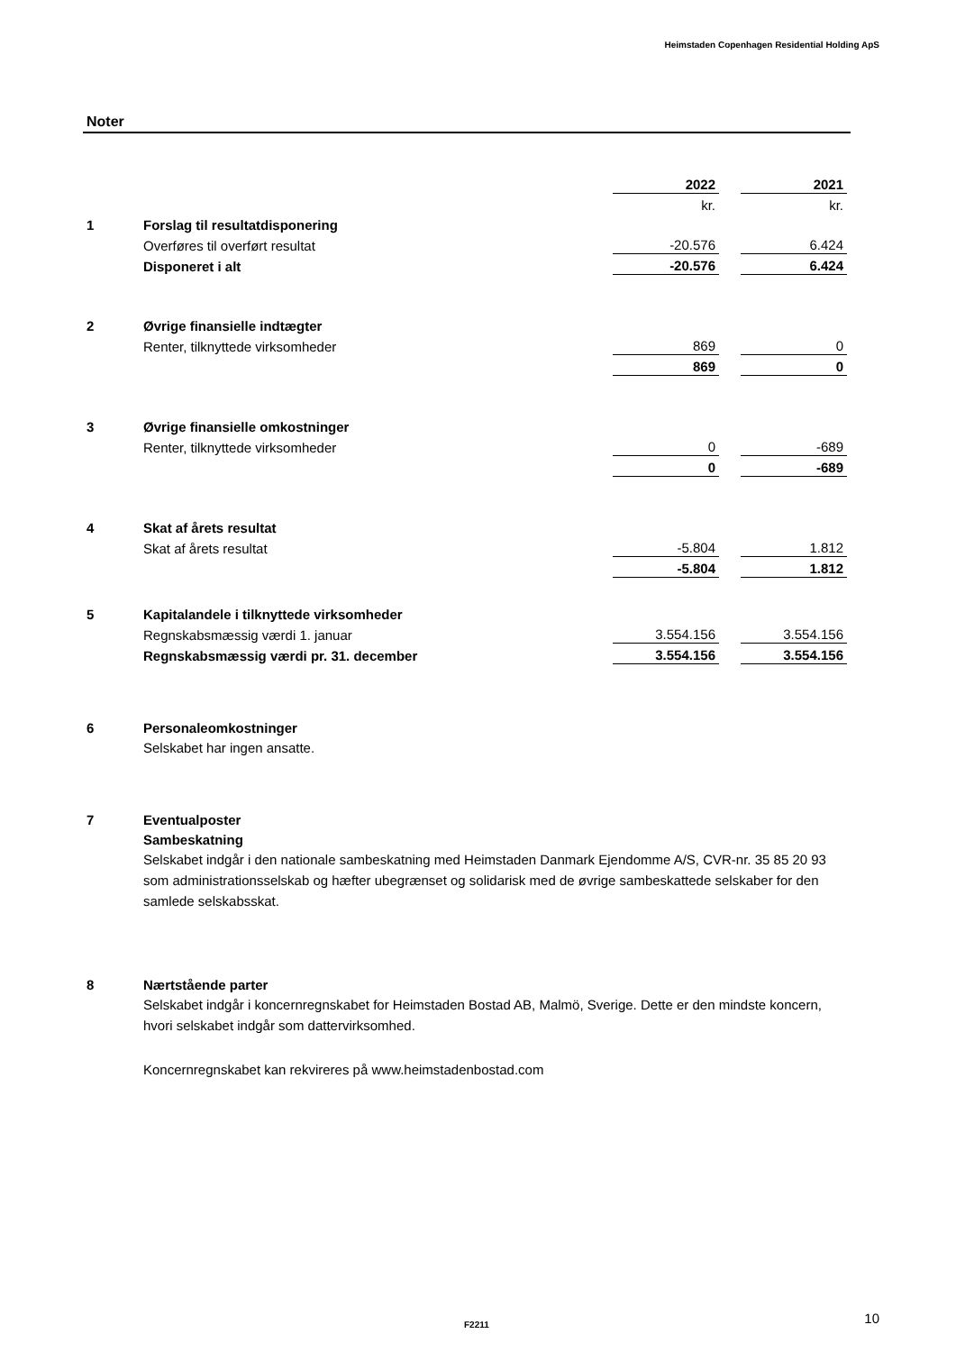Heimstaden Copenhagen Residential Holding ApS
Noter
| | | 2022 | | 2021 |
| | | kr. | | kr. |
| 1 | Forslag til resultatdisponering | | | |
| | Overføres til overført resultat | -20.576 | | 6.424 |
| | Disponeret i alt | -20.576 | | 6.424 |
| 2 | Øvrige finansielle indtægter | | | |
| | Renter, tilknyttede virksomheder | 869 | | 0 |
| | | 869 | | 0 |
| 3 | Øvrige finansielle omkostninger | | | |
| | Renter, tilknyttede virksomheder | 0 | | -689 |
| | | 0 | | -689 |
| 4 | Skat af årets resultat | | | |
| | Skat af årets resultat | -5.804 | | 1.812 |
| | | -5.804 | | 1.812 |
| 5 | Kapitalandele i tilknyttede virksomheder | | | |
| | Regnskabsmæssig værdi 1. januar | 3.554.156 | | 3.554.156 |
| | Regnskabsmæssig værdi pr. 31. december | 3.554.156 | | 3.554.156 |
| 6 | Personaleomkostninger | | | |
| | Selskabet har ingen ansatte. | | | |
| 7 | Eventualposter | | | |
| | Sambeskatning | | | |
| | Selskabet indgår i den nationale sambeskatning med Heimstaden Danmark Ejendomme A/S, CVR-nr. 35 85 20 93 som administrationsselskab og hæfter ubegrænset og solidarisk med de øvrige sambeskattede selskaber for den samlede selskabsskat. | | | |
| 8 | Nærtstående parter | | | |
| | Selskabet indgår i koncernregnskabet for Heimstaden Bostad AB, Malmö, Sverige. Dette er den mindste koncern, hvori selskabet indgår som dattervirksomhed. | | | |
| | Koncernregnskabet kan rekvireres på www.heimstadenbostad.com | | | |
F2211 10